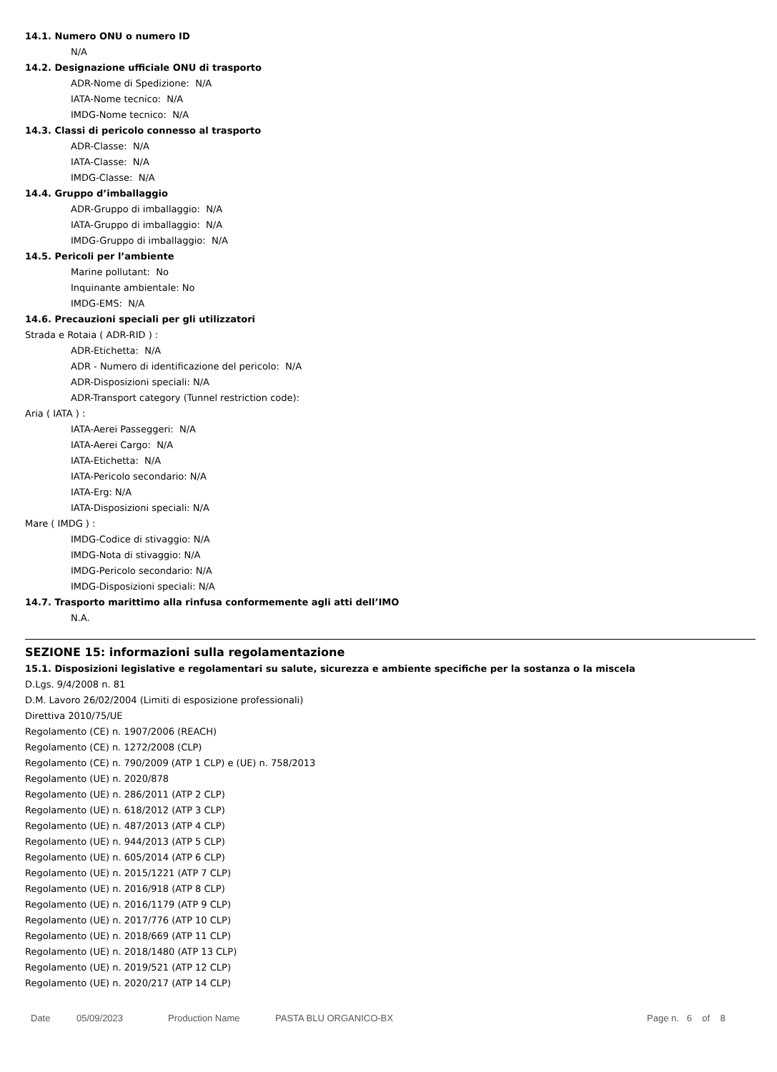14.1. Numero ONU o numero ID
N/A
14.2. Designazione ufficiale ONU di trasporto
ADR-Nome di Spedizione: N/A
IATA-Nome tecnico: N/A
IMDG-Nome tecnico: N/A
14.3. Classi di pericolo connesso al trasporto
ADR-Classe: N/A
IATA-Classe: N/A
IMDG-Classe: N/A
14.4. Gruppo d’imballaggio
ADR-Gruppo di imballaggio: N/A
IATA-Gruppo di imballaggio: N/A
IMDG-Gruppo di imballaggio: N/A
14.5. Pericoli per l’ambiente
Marine pollutant: No
Inquinante ambientale: No
IMDG-EMS: N/A
14.6. Precauzioni speciali per gli utilizzatori
Strada e Rotaia ( ADR-RID ) :
ADR-Etichetta: N/A
ADR - Numero di identificazione del pericolo: N/A
ADR-Disposizioni speciali: N/A
ADR-Transport category (Tunnel restriction code):
Aria ( IATA ) :
IATA-Aerei Passeggeri: N/A
IATA-Aerei Cargo: N/A
IATA-Etichetta: N/A
IATA-Pericolo secondario: N/A
IATA-Erg: N/A
IATA-Disposizioni speciali: N/A
Mare ( IMDG ) :
IMDG-Codice di stivaggio: N/A
IMDG-Nota di stivaggio: N/A
IMDG-Pericolo secondario: N/A
IMDG-Disposizioni speciali: N/A
14.7. Trasporto marittimo alla rinfusa conformemente agli atti dell’IMO
N.A.
SEZIONE 15: informazioni sulla regolamentazione
15.1. Disposizioni legislative e regolamentari su salute, sicurezza e ambiente specifiche per la sostanza o la miscela
D.Lgs. 9/4/2008 n. 81
D.M. Lavoro 26/02/2004 (Limiti di esposizione professionali)
Direttiva 2010/75/UE
Regolamento (CE) n. 1907/2006 (REACH)
Regolamento (CE) n. 1272/2008 (CLP)
Regolamento (CE) n. 790/2009 (ATP 1 CLP) e (UE) n. 758/2013
Regolamento (UE) n. 2020/878
Regolamento (UE) n. 286/2011 (ATP 2 CLP)
Regolamento (UE) n. 618/2012 (ATP 3 CLP)
Regolamento (UE) n. 487/2013 (ATP 4 CLP)
Regolamento (UE) n. 944/2013 (ATP 5 CLP)
Regolamento (UE) n. 605/2014 (ATP 6 CLP)
Regolamento (UE) n. 2015/1221 (ATP 7 CLP)
Regolamento (UE) n. 2016/918 (ATP 8 CLP)
Regolamento (UE) n. 2016/1179 (ATP 9 CLP)
Regolamento (UE) n. 2017/776 (ATP 10 CLP)
Regolamento (UE) n. 2018/669 (ATP 11 CLP)
Regolamento (UE) n. 2018/1480 (ATP 13 CLP)
Regolamento (UE) n. 2019/521 (ATP 12 CLP)
Regolamento (UE) n. 2020/217 (ATP 14 CLP)
Date 05/09/2023 Production Name PASTA BLU ORGANICO-BX Page n. 6 of 8